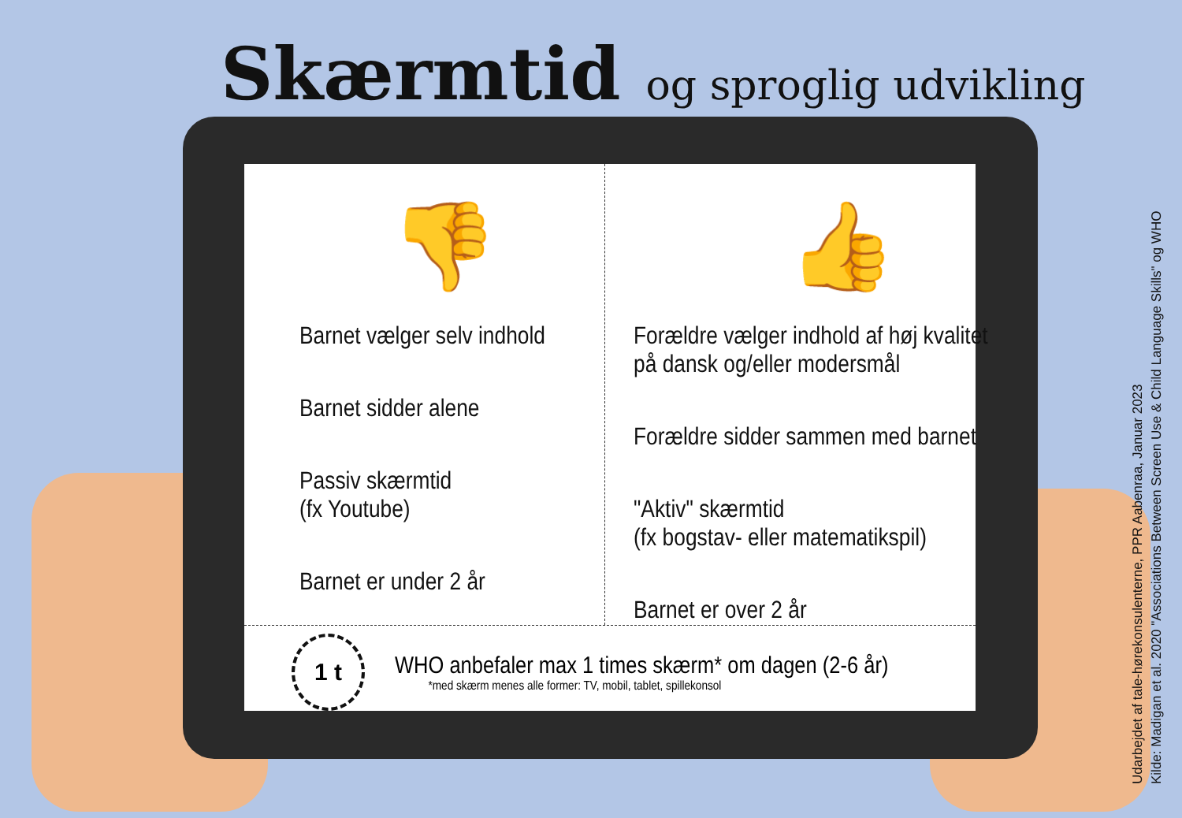Skærmtid og sproglig udvikling
👎
Barnet vælger selv indhold
Barnet sidder alene
Passiv skærmtid
(fx Youtube)
Barnet er under 2 år
👍
Forældre vælger indhold af høj kvalitet
på dansk og/eller modersmål
Forældre sidder sammen med barnet
"Aktiv" skærmtid
(fx bogstav- eller matematikspil)
Barnet er over 2 år
1 t
WHO anbefaler max 1 times skærm* om dagen (2-6 år)
*med skærm menes alle former: TV, mobil, tablet, spillekonsol
Udarbejdet af tale-hørekonsulenterne, PPR Aabenraa, Januar 2023
Kilde: Madigan et al. 2020 "Associations Between Screen Use & Child Language Skills" og WHO